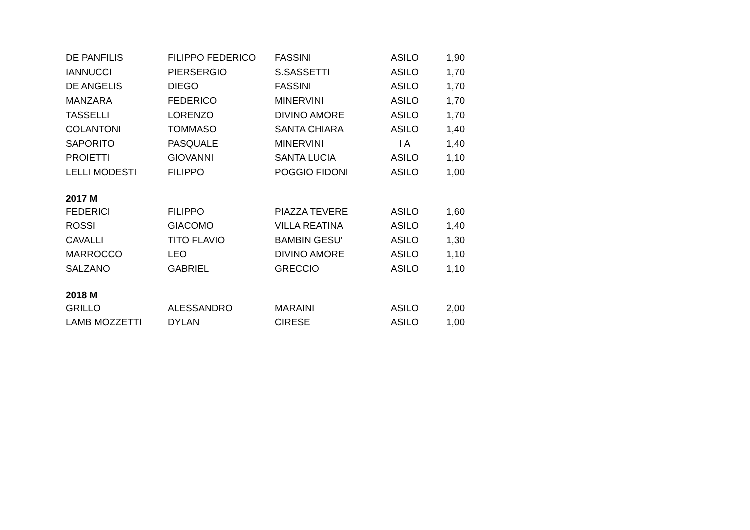| DE PANFILIS | FILIPPO FEDERICO | FASSINI | ASILO | 1,90 |
| IANNUCCI | PIERSERGIO | S.SASSETTI | ASILO | 1,70 |
| DE ANGELIS | DIEGO | FASSINI | ASILO | 1,70 |
| MANZARA | FEDERICO | MINERVINI | ASILO | 1,70 |
| TASSELLI | LORENZO | DIVINO AMORE | ASILO | 1,70 |
| COLANTONI | TOMMASO | SANTA CHIARA | ASILO | 1,40 |
| SAPORITO | PASQUALE | MINERVINI | I A | 1,40 |
| PROIETTI | GIOVANNI | SANTA LUCIA | ASILO | 1,10 |
| LELLI MODESTI | FILIPPO | POGGIO FIDONI | ASILO | 1,00 |
| 2017 M | | | | |
| FEDERICI | FILIPPO | PIAZZA TEVERE | ASILO | 1,60 |
| ROSSI | GIACOMO | VILLA REATINA | ASILO | 1,40 |
| CAVALLI | TITO FLAVIO | BAMBIN GESU' | ASILO | 1,30 |
| MARROCCO | LEO | DIVINO AMORE | ASILO | 1,10 |
| SALZANO | GABRIEL | GRECCIO | ASILO | 1,10 |
| 2018 M | | | | |
| GRILLO | ALESSANDRO | MARAINI | ASILO | 2,00 |
| LAMB MOZZETTI | DYLAN | CIRESE | ASILO | 1,00 |